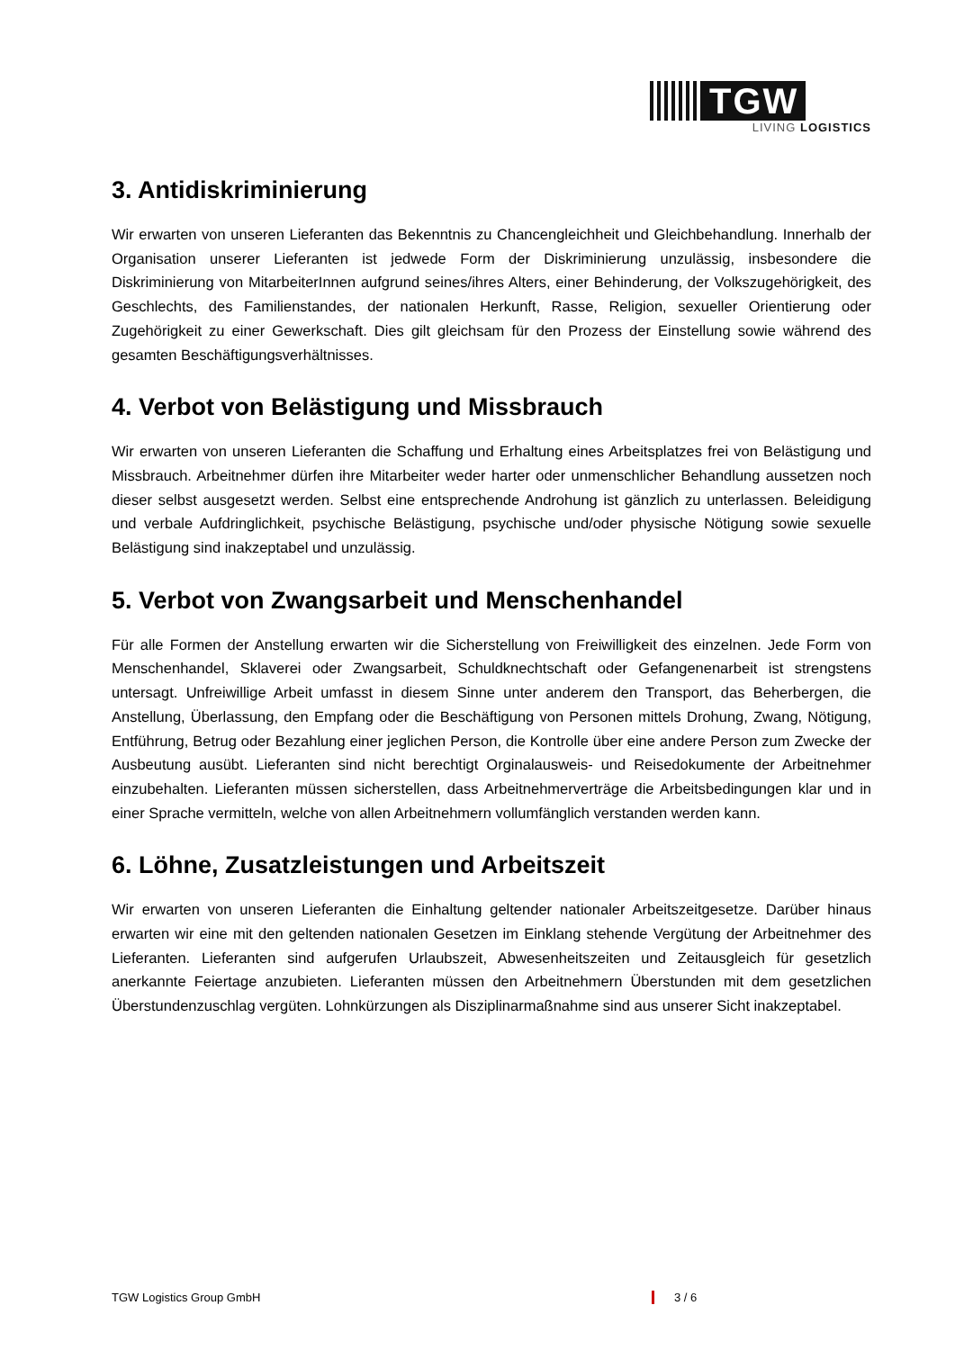TGW
LIVING LOGISTICS
3. Antidiskriminierung
Wir erwarten von unseren Lieferanten das Bekenntnis zu Chancengleichheit und Gleichbehandlung. Innerhalb der Organisation unserer Lieferanten ist jedwede Form der Diskriminierung unzulässig, insbesondere die Diskriminierung von MitarbeiterInnen aufgrund seines/ihres Alters, einer Behinderung, der Volkszugehörigkeit, des Geschlechts, des Familienstandes, der nationalen Herkunft, Rasse, Religion, sexueller Orientierung oder Zugehörigkeit zu einer Gewerkschaft. Dies gilt gleichsam für den Prozess der Einstellung sowie während des gesamten Beschäftigungsverhältnisses.
4. Verbot von Belästigung und Missbrauch
Wir erwarten von unseren Lieferanten die Schaffung und Erhaltung eines Arbeitsplatzes frei von Belästigung und Missbrauch. Arbeitnehmer dürfen ihre Mitarbeiter weder harter oder unmenschlicher Behandlung aussetzen noch dieser selbst ausgesetzt werden. Selbst eine entsprechende Androhung ist gänzlich zu unterlassen. Beleidigung und verbale Aufdringlichkeit, psychische Belästigung, psychische und/oder physische Nötigung sowie sexuelle Belästigung sind inakzeptabel und unzulässig.
5. Verbot von Zwangsarbeit und Menschenhandel
Für alle Formen der Anstellung erwarten wir die Sicherstellung von Freiwilligkeit des einzelnen. Jede Form von Menschenhandel, Sklaverei oder Zwangsarbeit, Schuldknechtschaft oder Gefangenenarbeit ist strengstens untersagt. Unfreiwillige Arbeit umfasst in diesem Sinne unter anderem den Transport, das Beherbergen, die Anstellung, Überlassung, den Empfang oder die Beschäftigung von Personen mittels Drohung, Zwang, Nötigung, Entführung, Betrug oder Bezahlung einer jeglichen Person, die Kontrolle über eine andere Person zum Zwecke der Ausbeutung ausübt. Lieferanten sind nicht berechtigt Orginalausweis- und Reisedokumente der Arbeitnehmer einzubehalten. Lieferanten müssen sicherstellen, dass Arbeitnehmerverträge die Arbeitsbedingungen klar und in einer Sprache vermitteln, welche von allen Arbeitnehmern vollumfänglich verstanden werden kann.
6. Löhne, Zusatzleistungen und Arbeitszeit
Wir erwarten von unseren Lieferanten die Einhaltung geltender nationaler Arbeitszeitgesetze. Darüber hinaus erwarten wir eine mit den geltenden nationalen Gesetzen im Einklang stehende Vergütung der Arbeitnehmer des Lieferanten. Lieferanten sind aufgerufen Urlaubszeit, Abwesenheitszeiten und Zeitausgleich für gesetzlich anerkannte Feiertage anzubieten. Lieferanten müssen den Arbeitnehmern Überstunden mit dem gesetzlichen Überstundenzuschlag vergüten. Lohnkürzungen als Disziplinarmaßnahme sind aus unserer Sicht inakzeptabel.
TGW Logistics Group GmbH 3 / 6